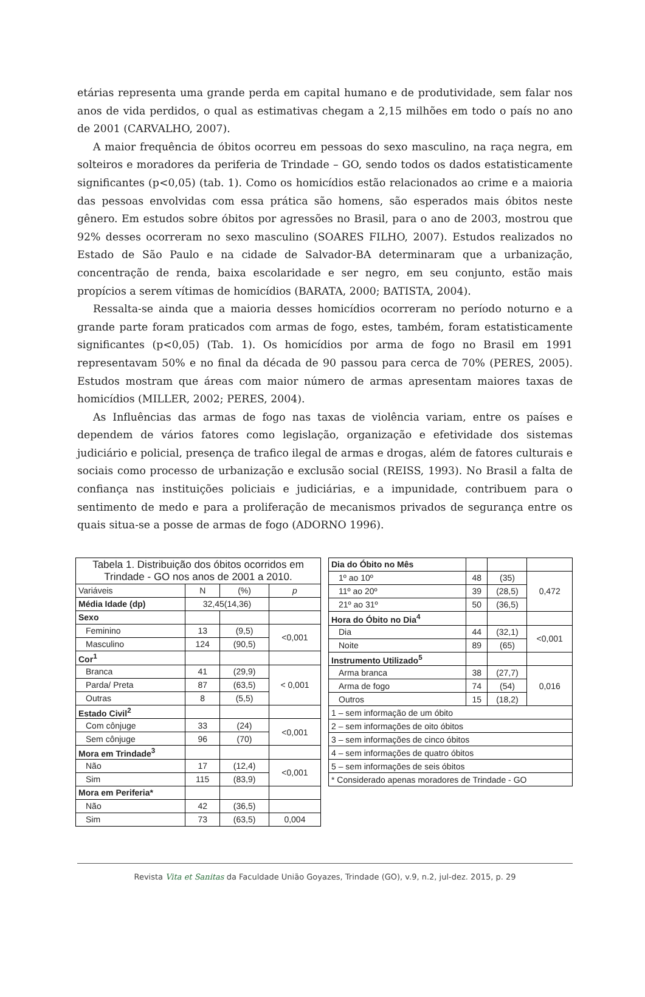etárias representa uma grande perda em capital humano e de produtividade, sem falar nos anos de vida perdidos, o qual as estimativas chegam a 2,15 milhões em todo o país no ano de 2001 (CARVALHO, 2007).
A maior frequência de óbitos ocorreu em pessoas do sexo masculino, na raça negra, em solteiros e moradores da periferia de Trindade – GO, sendo todos os dados estatisticamente significantes (p<0,05) (tab. 1). Como os homicídios estão relacionados ao crime e a maioria das pessoas envolvidas com essa prática são homens, são esperados mais óbitos neste gênero. Em estudos sobre óbitos por agressões no Brasil, para o ano de 2003, mostrou que 92% desses ocorreram no sexo masculino (SOARES FILHO, 2007). Estudos realizados no Estado de São Paulo e na cidade de Salvador-BA determinaram que a urbanização, concentração de renda, baixa escolaridade e ser negro, em seu conjunto, estão mais propícios a serem vítimas de homicídios (BARATA, 2000; BATISTA, 2004).
Ressalta-se ainda que a maioria desses homicídios ocorreram no período noturno e a grande parte foram praticados com armas de fogo, estes, também, foram estatisticamente significantes (p<0,05) (Tab. 1). Os homicídios por arma de fogo no Brasil em 1991 representavam 50% e no final da década de 90 passou para cerca de 70% (PERES, 2005). Estudos mostram que áreas com maior número de armas apresentam maiores taxas de homicídios (MILLER, 2002; PERES, 2004).
As Influências das armas de fogo nas taxas de violência variam, entre os países e dependem de vários fatores como legislação, organização e efetividade dos sistemas judiciário e policial, presença de trafico ilegal de armas e drogas, além de fatores culturais e sociais como processo de urbanização e exclusão social (REISS, 1993). No Brasil a falta de confiança nas instituições policiais e judiciárias, e a impunidade, contribuem para o sentimento de medo e para a proliferação de mecanismos privados de segurança entre os quais situa-se a posse de armas de fogo (ADORNO 1996).
| Tabela 1. Distribuição dos óbitos ocorridos em Trindade - GO nos anos de 2001 a 2010. | | | |
| Variáveis | N | (%) | p |
| Média Idade (dp) | 32,45(14,36) | | |
| Sexo | | | |
| Feminino | 13 | (9,5) | <0,001 |
| Masculino | 124 | (90,5) | |
| Cor<sup>1</sup> | | | |
| Branca | 41 | (29,9) | < 0,001 |
| Parda/ Preta | 87 | (63,5) | |
| Outras | 8 | (5,5) | |
| Estado Civil<sup>2</sup> | | | |
| Com cônjuge | 33 | (24) | <0,001 |
| Sem cônjuge | 96 | (70) | |
| Mora em Trindade<sup>3</sup> | | | |
| Não | 17 | (12,4) | <0,001 |
| Sim | 115 | (83,9) | |
| Mora em Periferia* | | | |
| Não | 42 | (36,5) | |
| Sim | 73 | (63,5) | 0,004 |
| Dia do Óbito no Mês | | | |
| 1º ao 10º | 48 | (35) | 0,472 |
| 11º ao 20º | 39 | (28,5) | |
| 21º ao 31º | 50 | (36,5) | |
| Hora do Óbito no Dia<sup>4</sup> | | | |
| Dia | 44 | (32,1) | <0,001 |
| Noite | 89 | (65) | |
| Instrumento Utilizado<sup>5</sup> | | | |
| Arma branca | 38 | (27,7) | 0,016 |
| Arma de fogo | 74 | (54) | |
| Outros | 15 | (18,2) | |
| 1 – sem informação de um óbito | | | |
| 2 – sem informações de oito óbitos | | | |
| 3 – sem informações de cinco óbitos | | | |
| 4 – sem informações de quatro óbitos | | | |
| 5 – sem informações de seis óbitos | | | |
| * Considerado apenas moradores de Trindade - GO | | | |
Revista Vita et Sanitas da Faculdade União Goyazes, Trindade (GO), v.9, n.2, jul-dez. 2015, p. 29